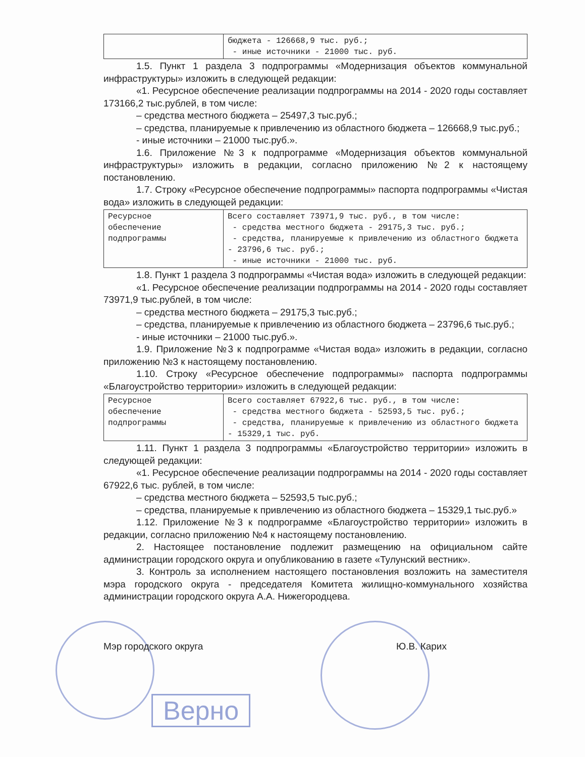| | бюджета - 126668,9 тыс. руб.; - иные источники - 21000 тыс. руб. |
1.5. Пункт 1 раздела 3 подпрограммы «Модернизация объектов коммунальной инфраструктуры» изложить в следующей редакции:
«1. Ресурсное обеспечение реализации подпрограммы на 2014 - 2020 годы составляет 173166,2 тыс.рублей, в том числе:
– средства местного бюджета – 25497,3 тыс.руб.;
– средства, планируемые к привлечению из областного бюджета – 126668,9 тыс.руб.;
- иные источники – 21000 тыс.руб.».
1.6. Приложение №3 к подпрограмме «Модернизация объектов коммунальной инфраструктуры» изложить в редакции, согласно приложению №2 к настоящему постановлению.
1.7. Строку «Ресурсное обеспечение подпрограммы» паспорта подпрограммы «Чистая вода» изложить в следующей редакции:
| Ресурсное обеспечение подпрограммы | Всего составляет 73971,9 тыс. руб., в том числе: - средства местного бюджета - 29175,3 тыс. руб.; - средства, планируемые к привлечению из областного бюджета - 23796,6 тыс. руб.; - иные источники - 21000 тыс. руб. |
1.8. Пункт 1 раздела 3 подпрограммы «Чистая вода» изложить в следующей редакции:
«1. Ресурсное обеспечение реализации подпрограммы на 2014 - 2020 годы составляет 73971,9 тыс.рублей, в том числе:
– средства местного бюджета – 29175,3 тыс.руб.;
– средства, планируемые к привлечению из областного бюджета – 23796,6 тыс.руб.;
- иные источники – 21000 тыс.руб.».
1.9. Приложение №3 к подпрограмме «Чистая вода» изложить в редакции, согласно приложению №3 к настоящему постановлению.
1.10. Строку «Ресурсное обеспечение подпрограммы» паспорта подпрограммы «Благоустройство территории» изложить в следующей редакции:
| Ресурсное обеспечение подпрограммы | Всего составляет 67922,6 тыс. руб., в том числе: - средства местного бюджета - 52593,5 тыс. руб.; - средства, планируемые к привлечению из областного бюджета - 15329,1 тыс. руб. |
1.11. Пункт 1 раздела 3 подпрограммы «Благоустройство территории» изложить в следующей редакции:
«1. Ресурсное обеспечение реализации подпрограммы на 2014 - 2020 годы составляет 67922,6 тыс. рублей, в том числе:
– средства местного бюджета – 52593,5 тыс.руб.;
– средства, планируемые к привлечению из областного бюджета – 15329,1 тыс.руб.»
1.12. Приложение №3 к подпрограмме «Благоустройство территории» изложить в редакции, согласно приложению №4 к настоящему постановлению.
2. Настоящее постановление подлежит размещению на официальном сайте администрации городского округа и опубликованию в газете «Тулунский вестник».
3. Контроль за исполнением настоящего постановления возложить на заместителя мэра городского округа - председателя Комитета жилищно-коммунального хозяйства администрации городского округа А.А. Нижегородцева.
Мэр городского округа Ю.В. Карих
Верно